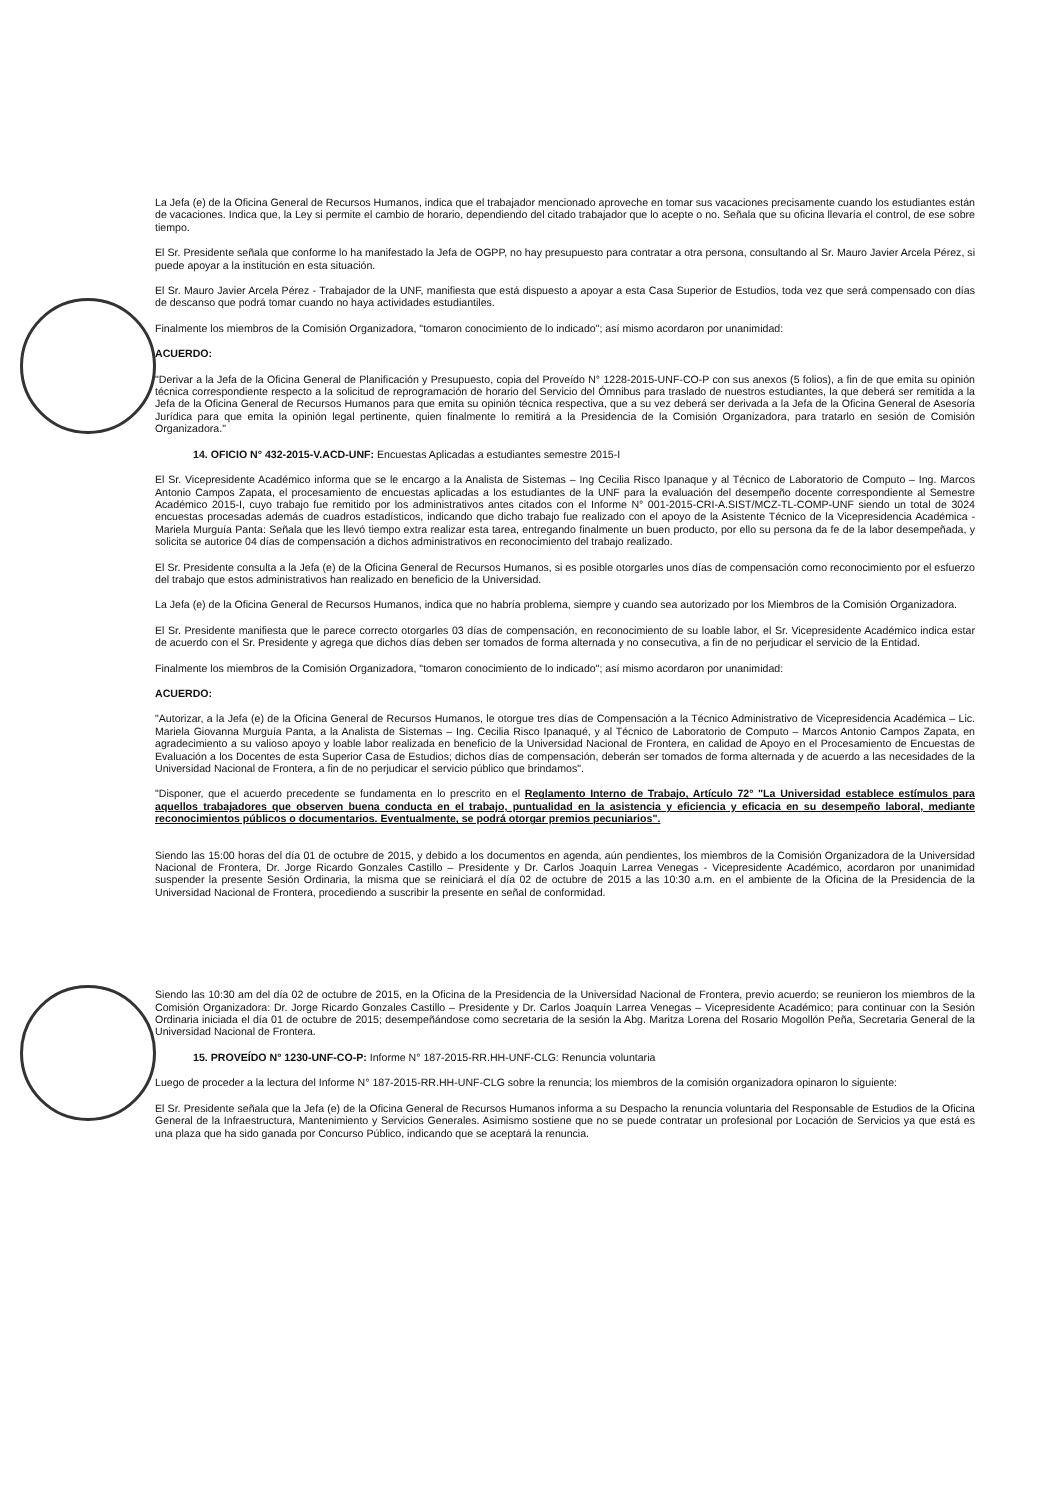La Jefa (e) de la Oficina General de Recursos Humanos, indica que el trabajador mencionado aproveche en tomar sus vacaciones precisamente cuando los estudiantes están de vacaciones. Indica que, la Ley si permite el cambio de horario, dependiendo del citado trabajador que lo acepte o no. Señala que su oficina llevaría el control, de ese sobre tiempo.
El Sr. Presidente señala que conforme lo ha manifestado la Jefa de OGPP, no hay presupuesto para contratar a otra persona, consultando al Sr. Mauro Javier Arcela Pérez, si puede apoyar a la institución en esta situación.
El Sr. Mauro Javier Arcela Pérez - Trabajador de la UNF, manifiesta que está dispuesto a apoyar a esta Casa Superior de Estudios, toda vez que será compensado con días de descanso que podrá tomar cuando no haya actividades estudiantiles.
Finalmente los miembros de la Comisión Organizadora, "tomaron conocimiento de lo indicado"; así mismo acordaron por unanimidad:
ACUERDO:
"Derivar a la Jefa de la Oficina General de Planificación y Presupuesto, copia del Proveído N° 1228-2015-UNF-CO-P con sus anexos (5 folios), a fin de que emita su opinión técnica correspondiente respecto a la solicitud de reprogramación de horario del Servicio del Ómnibus para traslado de nuestros estudiantes, la que deberá ser remitida a la Jefa de la Oficina General de Recursos Humanos para que emita su opinión técnica respectiva, que a su vez deberá ser derivada a la Jefa de la Oficina General de Asesoría Jurídica para que emita la opinión legal pertinente, quien finalmente lo remitirá a la Presidencia de la Comisión Organizadora, para tratarlo en sesión de Comisión Organizadora."
14. OFICIO N° 432-2015-V.ACD-UNF: Encuestas Aplicadas a estudiantes semestre 2015-I
El Sr. Vicepresidente Académico informa que se le encargo a la Analista de Sistemas – Ing Cecilia Risco Ipanaque y al Técnico de Laboratorio de Computo – Ing. Marcos Antonio Campos Zapata, el procesamiento de encuestas aplicadas a los estudiantes de la UNF para la evaluación del desempeño docente correspondiente al Semestre Académico 2015-I, cuyo trabajo fue remitido por los administrativos antes citados con el Informe N° 001-2015-CRI-A.SIST/MCZ-TL-COMP-UNF siendo un total de 3024 encuestas procesadas además de cuadros estadísticos, indicando que dicho trabajo fue realizado con el apoyo de la Asistente Técnico de la Vicepresidencia Académica - Mariela Murguía Panta: Señala que les llevó tiempo extra realizar esta tarea, entregando finalmente un buen producto, por ello su persona da fe de la labor desempeñada, y solicita se autorice 04 días de compensación a dichos administrativos en reconocimiento del trabajo realizado.
El Sr. Presidente consulta a la Jefa (e) de la Oficina General de Recursos Humanos, si es posible otorgarles unos días de compensación como reconocimiento por el esfuerzo del trabajo que estos administrativos han realizado en beneficio de la Universidad.
La Jefa (e) de la Oficina General de Recursos Humanos, indica que no habría problema, siempre y cuando sea autorizado por los Miembros de la Comisión Organizadora.
El Sr. Presidente manifiesta que le parece correcto otorgarles 03 días de compensación, en reconocimiento de su loable labor, el Sr. Vicepresidente Académico indica estar de acuerdo con el Sr. Presidente y agrega que dichos días deben ser tomados de forma alternada y no consecutiva, a fin de no perjudicar el servicio de la Entidad.
Finalmente los miembros de la Comisión Organizadora, "tomaron conocimiento de lo indicado"; así mismo acordaron por unanimidad:
ACUERDO:
"Autorizar, a la Jefa (e) de la Oficina General de Recursos Humanos, le otorgue tres días de Compensación a la Técnico Administrativo de Vicepresidencia Académica – Lic. Mariela Giovanna Murguía Panta, a la Analista de Sistemas – Ing. Cecilia Risco Ipanaqué, y al Técnico de Laboratorio de Computo – Marcos Antonio Campos Zapata, en agradecimiento a su valioso apoyo y loable labor realizada en beneficio de la Universidad Nacional de Frontera, en calidad de Apoyo en el Procesamiento de Encuestas de Evaluación a los Docentes de esta Superior Casa de Estudios; dichos días de compensación, deberán ser tomados de forma alternada y de acuerdo a las necesidades de la Universidad Nacional de Frontera, a fin de no perjudicar el servicio público que brindamos".
"Disponer, que el acuerdo precedente se fundamenta en lo prescrito en el Reglamento Interno de Trabajo, Artículo 72° "La Universidad establece estímulos para aquellos trabajadores que observen buena conducta en el trabajo, puntualidad en la asistencia y eficiencia y eficacia en su desempeño laboral, mediante reconocimientos públicos o documentarios. Eventualmente, se podrá otorgar premios pecuniarios".
Siendo las 15:00 horas del día 01 de octubre de 2015, y debido a los documentos en agenda, aún pendientes, los miembros de la Comisión Organizadora de la Universidad Nacional de Frontera, Dr. Jorge Ricardo Gonzales Castillo – Presidente y Dr. Carlos Joaquín Larrea Venegas - Vicepresidente Académico, acordaron por unanimidad suspender la presente Sesión Ordinaria, la misma que se reiniciará el día 02 de octubre de 2015 a las 10:30 a.m. en el ambiente de la Oficina de la Presidencia de la Universidad Nacional de Frontera, procediendo a suscribir la presente en señal de conformidad.
Siendo las 10:30 am del día 02 de octubre de 2015, en la Oficina de la Presidencia de la Universidad Nacional de Frontera, previo acuerdo; se reunieron los miembros de la Comisión Organizadora: Dr. Jorge Ricardo Gonzales Castillo – Presidente y Dr. Carlos Joaquín Larrea Venegas – Vicepresidente Académico; para continuar con la Sesión Ordinaria iniciada el día 01 de octubre de 2015; desempeñándose como secretaria de la sesión la Abg. Maritza Lorena del Rosario Mogollón Peña, Secretaria General de la Universidad Nacional de Frontera.
15. PROVEÍDO N° 1230-UNF-CO-P: Informe N° 187-2015-RR.HH-UNF-CLG: Renuncia voluntaria
Luego de proceder a la lectura del Informe N° 187-2015-RR.HH-UNF-CLG sobre la renuncia; los miembros de la comisión organizadora opinaron lo siguiente:
El Sr. Presidente señala que la Jefa (e) de la Oficina General de Recursos Humanos informa a su Despacho la renuncia voluntaria del Responsable de Estudios de la Oficina General de la Infraestructura, Mantenimiento y Servicios Generales. Asimismo sostiene que no se puede contratar un profesional por Locación de Servicios ya que está es una plaza que ha sido ganada por Concurso Público, indicando que se aceptará la renuncia.